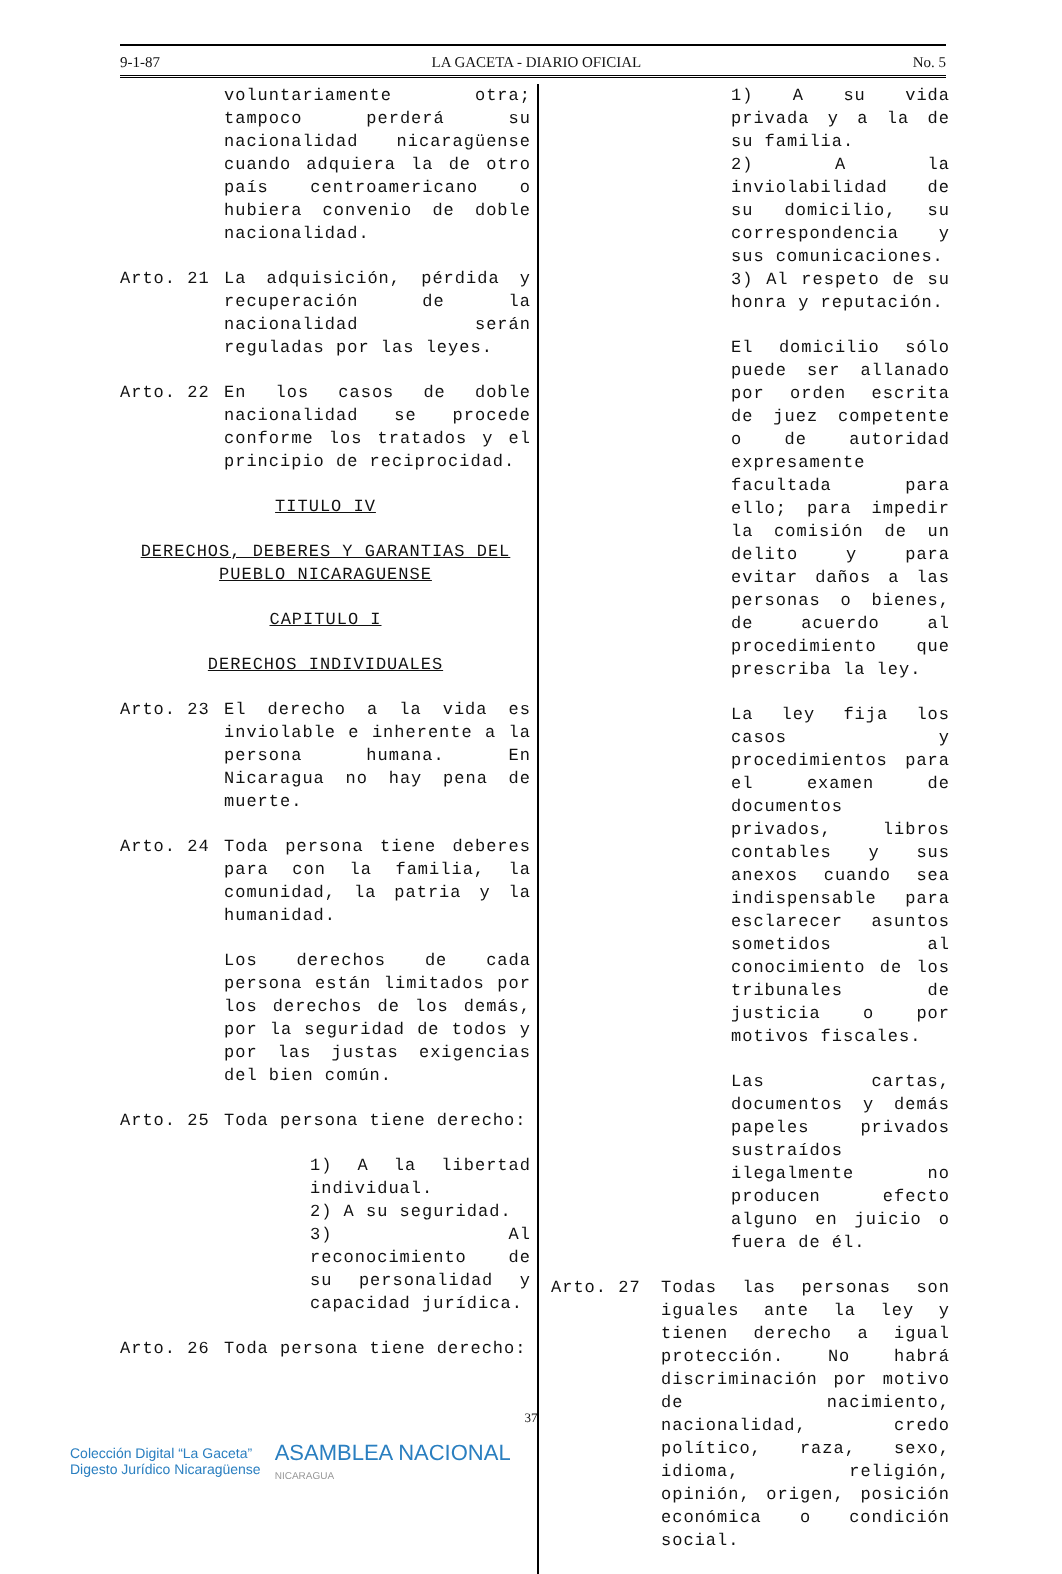9-1-87 LA GACETA - DIARIO OFICIAL No. 5
voluntariamente otra; tampoco perderá su nacionalidad nicaragüense cuando adquiera la de otro país centroamericano o hubiera convenio de doble nacionalidad.
Arto. 21 La adquisición, pérdida y recuperación de la nacionalidad serán reguladas por las leyes.
Arto. 22 En los casos de doble nacionalidad se procede conforme los tratados y el principio de reciprocidad.
TITULO IV
DERECHOS, DEBERES Y GARANTIAS DEL PUEBLO NICARAGUENSE
CAPITULO I
DERECHOS INDIVIDUALES
Arto. 23 El derecho a la vida es inviolable e inherente a la persona humana. En Nicaragua no hay pena de muerte.
Arto. 24 Toda persona tiene deberes para con la familia, la comunidad, la patria y la humanidad.
Los derechos de cada persona están limitados por los derechos de los demás, por la seguridad de todos y por las justas exigencias del bien común.
Arto. 25 Toda persona tiene derecho:
1) A la libertad individual.
2) A su seguridad.
3) Al reconocimiento de su personalidad y capacidad jurídica.
Arto. 26 Toda persona tiene derecho:
1) A su vida privada y a la de su familia.
2) A la inviolabilidad de su domicilio, su correspondencia y sus comunicaciones.
3) Al respeto de su honra y reputación.
El domicilio sólo puede ser allanado por orden escrita de juez competente o de autoridad expresamente facultada para ello; para impedir la comisión de un delito y para evitar daños a las personas o bienes, de acuerdo al procedimiento que prescriba la ley.
La ley fija los casos y procedimientos para el examen de documentos privados, libros contables y sus anexos cuando sea indispensable para esclarecer asuntos sometidos al conocimiento de los tribunales de justicia o por motivos fiscales.
Las cartas, documentos y demás papeles privados sustraídos ilegalmente no producen efecto alguno en juicio o fuera de él.
Arto. 27 Todas las personas son iguales ante la ley y tienen derecho a igual protección. No habrá discriminación por motivo de nacimiento, nacionalidad, credo político, raza, sexo, idioma, religión, opinión, origen, posición económica o condición social.
37
Colección Digital “La Gaceta”
Digesto Jurídico Nicaragüense
ASAMBLEA NACIONAL
NICARAGUA